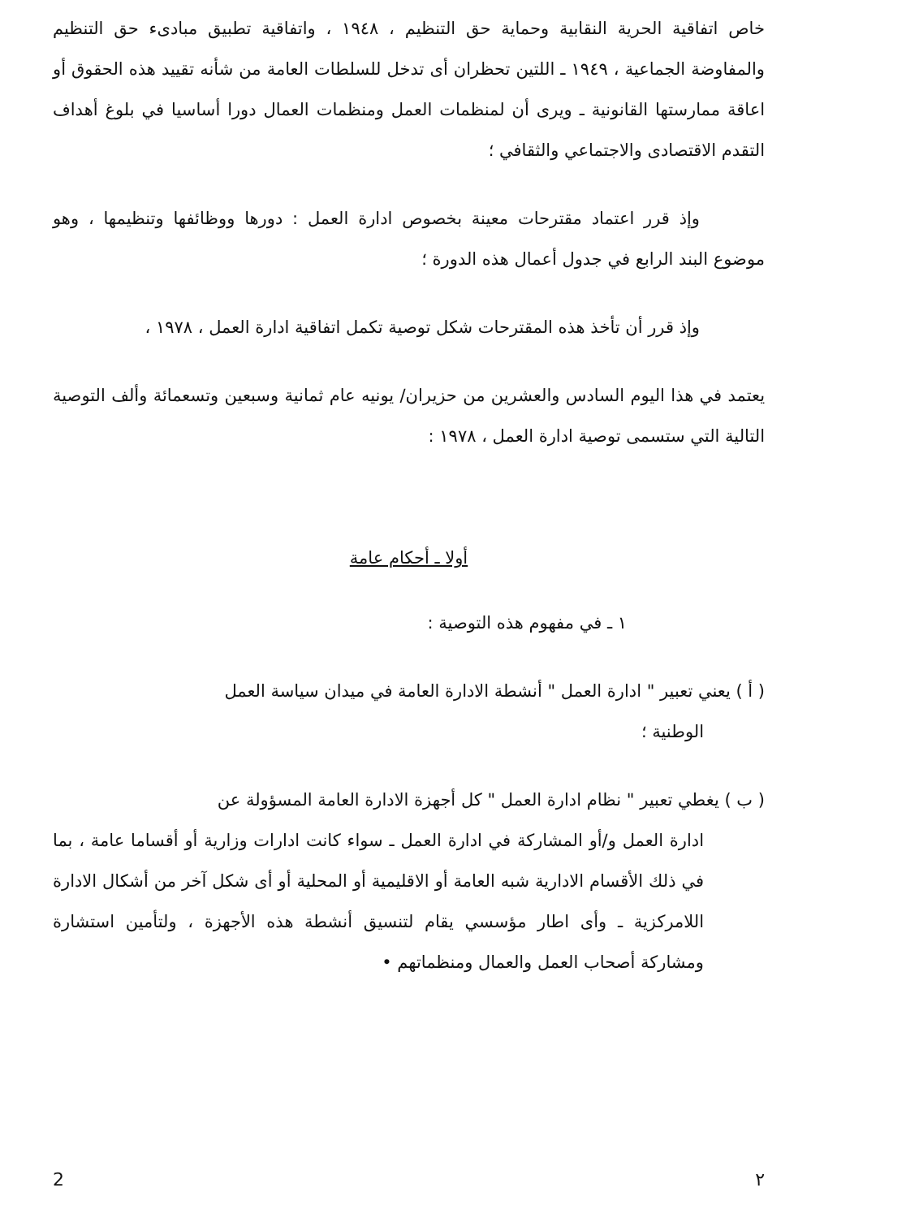خاص اتفاقية الحرية النقابية وحماية حق التنظيم ، ١٩٤٨ ، واتفاقية تطبيق مبادىء حق التنظيم والمفاوضة الجماعية ، ١٩٤٩ ـ اللتين تحظران أى تدخل للسلطات العامة من شأنه تقييد هذه الحقوق أو اعاقة ممارستها القانونية ـ ويرى أن لمنظمات العمل ومنظمات العمال دورا أساسيا في بلوغ أهداف التقدم الاقتصادى والاجتماعي والثقافي ؛
وإذ قرر اعتماد مقترحات معينة بخصوص ادارة العمل : دورها ووظائفها وتنظيمها ، وهو موضوع البند الرابع في جدول أعمال هذه الدورة ؛
وإذ قرر أن تأخذ هذه المقترحات شكل توصية تكمل اتفاقية ادارة العمل ، ١٩٧٨ ،
يعتمد في هذا اليوم السادس والعشرين من حزيران/ يونيه عام ثمانية وسبعين وتسعمائة وألف التوصية التالية التي ستسمى توصية ادارة العمل ، ١٩٧٨ :
أولا ـ أحكام عامة
١ ـ في مفهوم هذه التوصية :
( أ ) يعني تعبير " ادارة العمل " أنشطة الادارة العامة في ميدان سياسة العمل
الوطنية ؛
( ب ) يغطي تعبير " نظام ادارة العمل " كل أجهزة الادارة العامة المسؤولة عن
ادارة العمل و/أو المشاركة في ادارة العمل ـ سواء كانت ادارات وزارية أو أقساما عامة ، بما في ذلك الأقسام الادارية شبه العامة أو الاقليمية أو المحلية أو أى شكل آخر من أشكال الادارة اللامركزية ـ وأى اطار مؤسسي يقام لتنسيق أنشطة هذه الأجهزة ، ولتأمين استشارة ومشاركة أصحاب العمل والعمال ومنظماتهم •
2 ٢